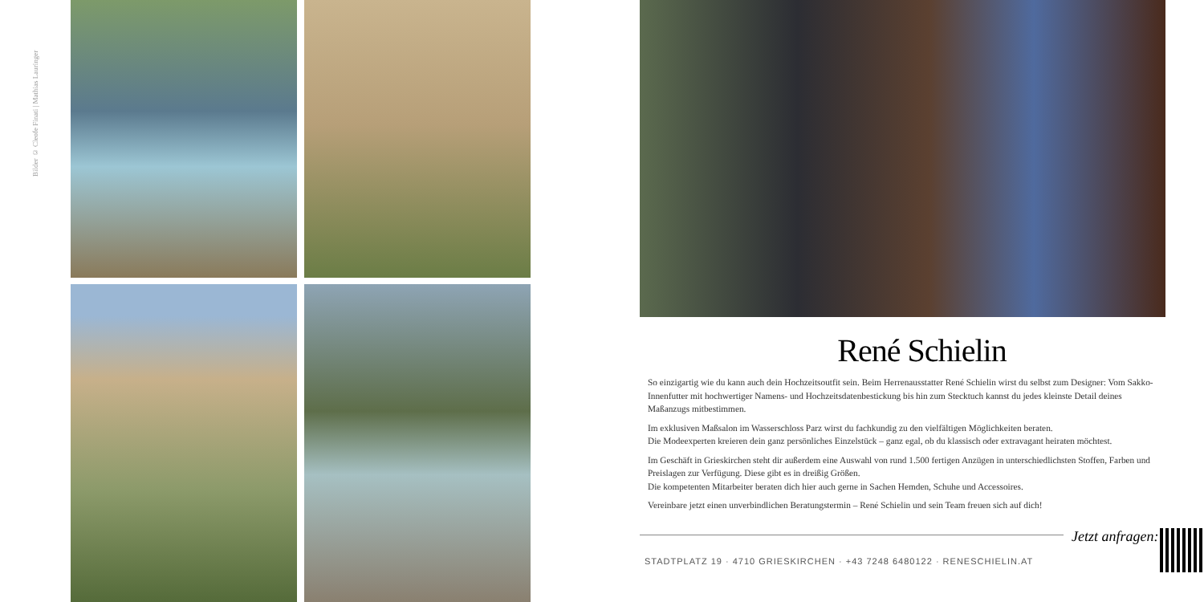Bilder © Cleofe Finati | Mathias Lauringer
René Schielin
So einzigartig wie du kann auch dein Hochzeitsoutfit sein. Beim Herrenausstatter René Schielin wirst du selbst zum Designer: Vom Sakko-Innenfutter mit hochwertiger Namens- und Hochzeitsdatenbestickung bis hin zum Stecktuch kannst du jedes kleinste Detail deines Maßanzugs mitbestimmen.
Im exklusiven Maßsalon im Wasserschloss Parz wirst du fachkundig zu den vielfältigen Möglichkeiten beraten.
Die Modeexperten kreieren dein ganz persönliches Einzelstück – ganz egal, ob du klassisch oder extravagant heiraten möchtest.
Im Geschäft in Grieskirchen steht dir außerdem eine Auswahl von rund 1.500 fertigen Anzügen in unterschiedlichsten Stoffen, Farben und Preislagen zur Verfügung. Diese gibt es in dreißig Größen.
Die kompetenten Mitarbeiter beraten dich hier auch gerne in Sachen Hemden, Schuhe und Accessoires.
Vereinbare jetzt einen unverbindlichen Beratungstermin – René Schielin und sein Team freuen sich auf dich!
STADTPLATZ 19 · 4710 GRIESKIRCHEN · +43 7248 6480122 · RENESCHIELIN.AT
Jetzt anfragen: